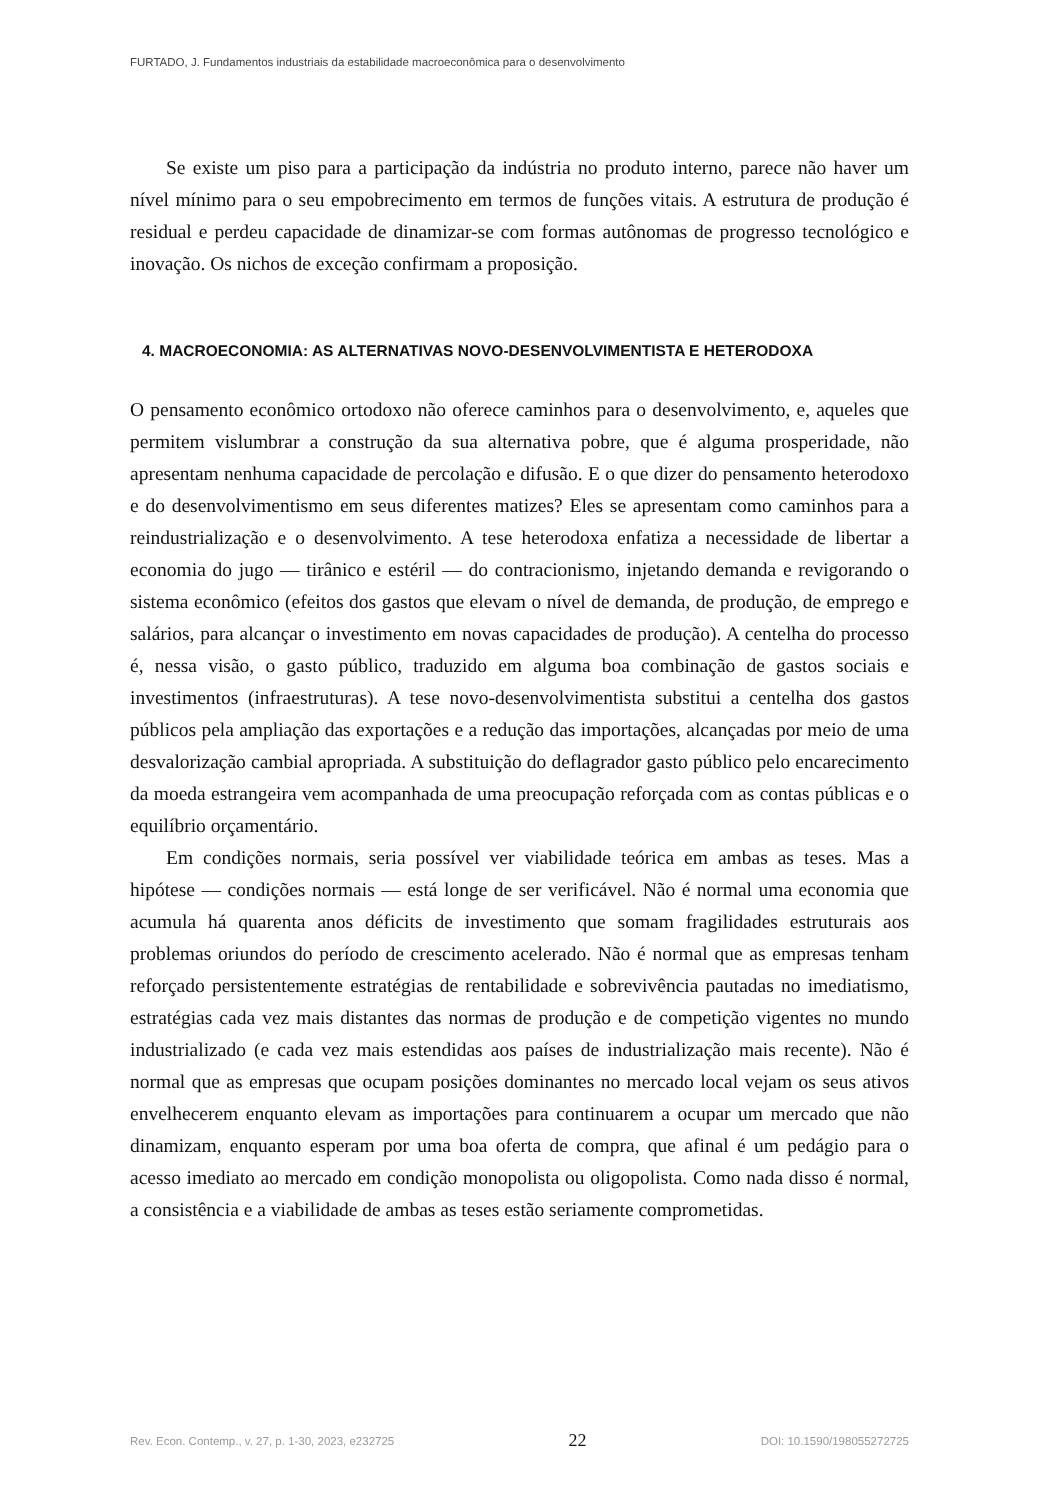FURTADO, J. Fundamentos industriais da estabilidade macroeconômica para o desenvolvimento
Se existe um piso para a participação da indústria no produto interno, parece não haver um nível mínimo para o seu empobrecimento em termos de funções vitais. A estrutura de produção é residual e perdeu capacidade de dinamizar-se com formas autônomas de progresso tecnológico e inovação. Os nichos de exceção confirmam a proposição.
4. MACROECONOMIA: AS ALTERNATIVAS NOVO-DESENVOLVIMENTISTA E HETERODOXA
O pensamento econômico ortodoxo não oferece caminhos para o desenvolvimento, e, aqueles que permitem vislumbrar a construção da sua alternativa pobre, que é alguma prosperidade, não apresentam nenhuma capacidade de percolação e difusão. E o que dizer do pensamento heterodoxo e do desenvolvimentismo em seus diferentes matizes? Eles se apresentam como caminhos para a reindustrialização e o desenvolvimento. A tese heterodoxa enfatiza a necessidade de libertar a economia do jugo — tirânico e estéril — do contracionismo, injetando demanda e revigorando o sistema econômico (efeitos dos gastos que elevam o nível de demanda, de produção, de emprego e salários, para alcançar o investimento em novas capacidades de produção). A centelha do processo é, nessa visão, o gasto público, traduzido em alguma boa combinação de gastos sociais e investimentos (infraestruturas). A tese novo-desenvolvimentista substitui a centelha dos gastos públicos pela ampliação das exportações e a redução das importações, alcançadas por meio de uma desvalorização cambial apropriada. A substituição do deflagrador gasto público pelo encarecimento da moeda estrangeira vem acompanhada de uma preocupação reforçada com as contas públicas e o equilíbrio orçamentário.
Em condições normais, seria possível ver viabilidade teórica em ambas as teses. Mas a hipótese — condições normais — está longe de ser verificável. Não é normal uma economia que acumula há quarenta anos déficits de investimento que somam fragilidades estruturais aos problemas oriundos do período de crescimento acelerado. Não é normal que as empresas tenham reforçado persistentemente estratégias de rentabilidade e sobrevivência pautadas no imediatismo, estratégias cada vez mais distantes das normas de produção e de competição vigentes no mundo industrializado (e cada vez mais estendidas aos países de industrialização mais recente). Não é normal que as empresas que ocupam posições dominantes no mercado local vejam os seus ativos envelhecerem enquanto elevam as importações para continuarem a ocupar um mercado que não dinamizam, enquanto esperam por uma boa oferta de compra, que afinal é um pedágio para o acesso imediato ao mercado em condição monopolista ou oligopolista. Como nada disso é normal, a consistência e a viabilidade de ambas as teses estão seriamente comprometidas.
Rev. Econ. Contemp., v. 27, p. 1-30, 2023, e232725 22 DOI: 10.1590/198055272725